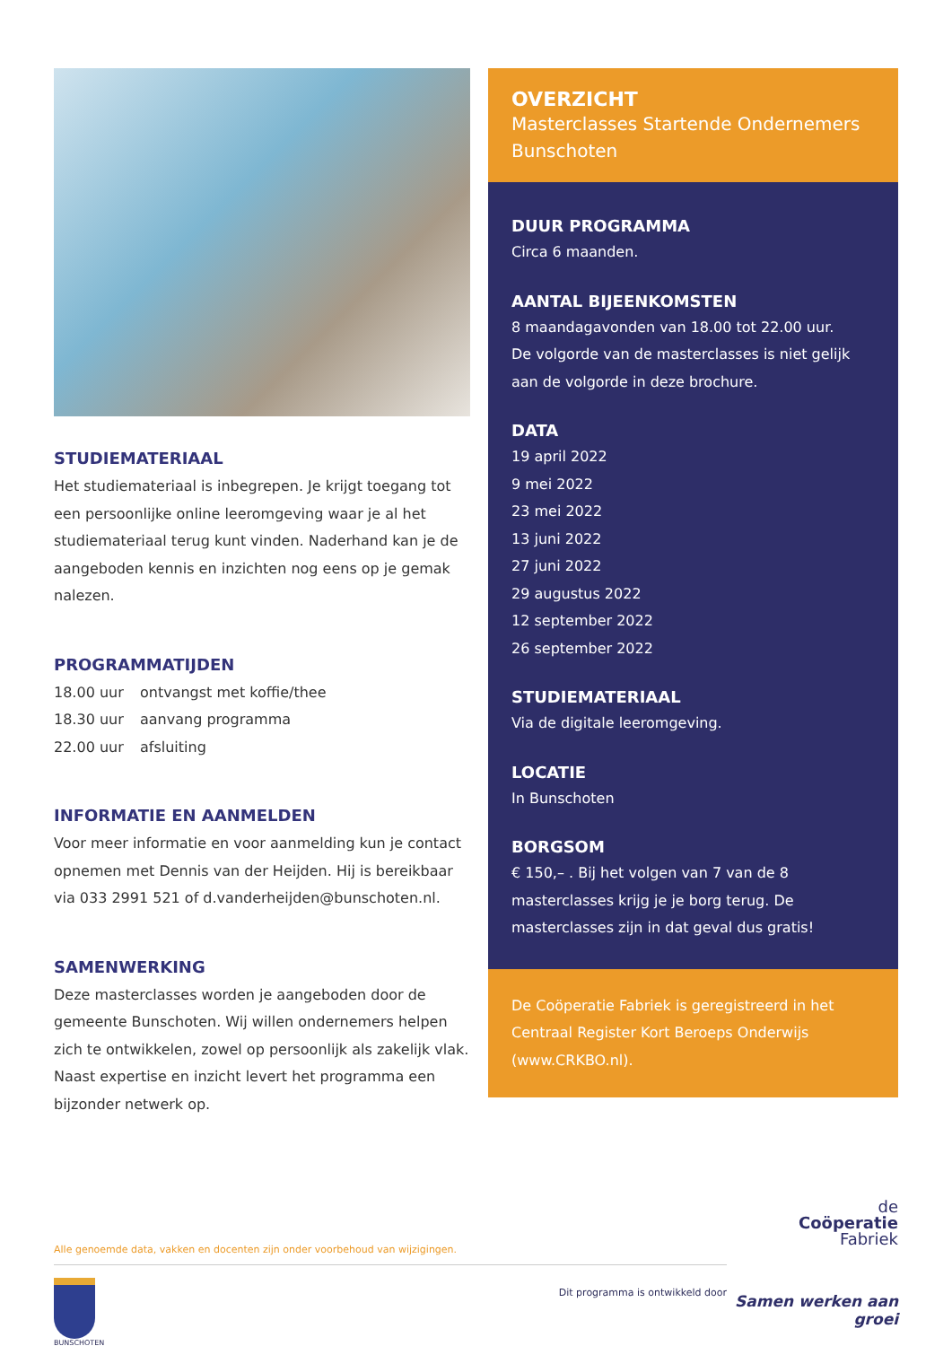STUDIEMATERIAAL
Het studiemateriaal is inbegrepen. Je krijgt toegang tot een persoonlijke online leeromgeving waar je al het studiema­teriaal terug kunt vinden. Naderhand kan je de aangeboden kennis en inzichten nog eens op je gemak nalezen.
PROGRAMMATIJDEN
18.00 uur ontvangst met koffie/thee
18.30 uur aanvang programma
22.00 uur afsluiting
INFORMATIE EN AANMELDEN
Voor meer informatie en voor aanmelding kun je contact opnemen met Dennis van der Heijden. Hij is bereikbaar via 033 2991 521 of d.vanderheijden@bunschoten.nl.
SAMENWERKING
Deze masterclasses worden je aangeboden door de gemeente Bunschoten. Wij willen ondernemers helpen zich te ontwikkelen, zowel op persoonlijk als zakelijk vlak. Naast expertise en inzicht levert het programma een bijzonder netwerk op.
OVERZICHT
Masterclasses Startende Ondernemers Bunschoten
DUUR PROGRAMMA
Circa 6 maanden.
AANTAL BIJEENKOMSTEN
8 maandagavonden van 18.00 tot 22.00 uur.
De volgorde van de masterclasses is niet gelijk aan de volgorde in deze brochure.
DATA
19 april 2022
9 mei 2022
23 mei 2022
13 juni 2022
27 juni 2022
29 augustus 2022
12 september 2022
26 september 2022
STUDIEMATERIAAL
Via de digitale leeromgeving.
LOCATIE
In Bunschoten
BORGSOM
€ 150,– . Bij het volgen van 7 van de 8 masterclasses krijg je je borg terug. De masterclasses zijn in dat geval dus gratis!
De Coöperatie Fabriek is geregistreerd in het Centraal Register Kort Beroeps Onderwijs (www.CRKBO.nl).
Alle genoemde data, vakken en docenten zijn onder voorbehoud van wijzigingen.
BUNSCHOTEN
Dit programma is ontwikkeld door
de
Coöperatie
Fabriek
Samen werken aan groei